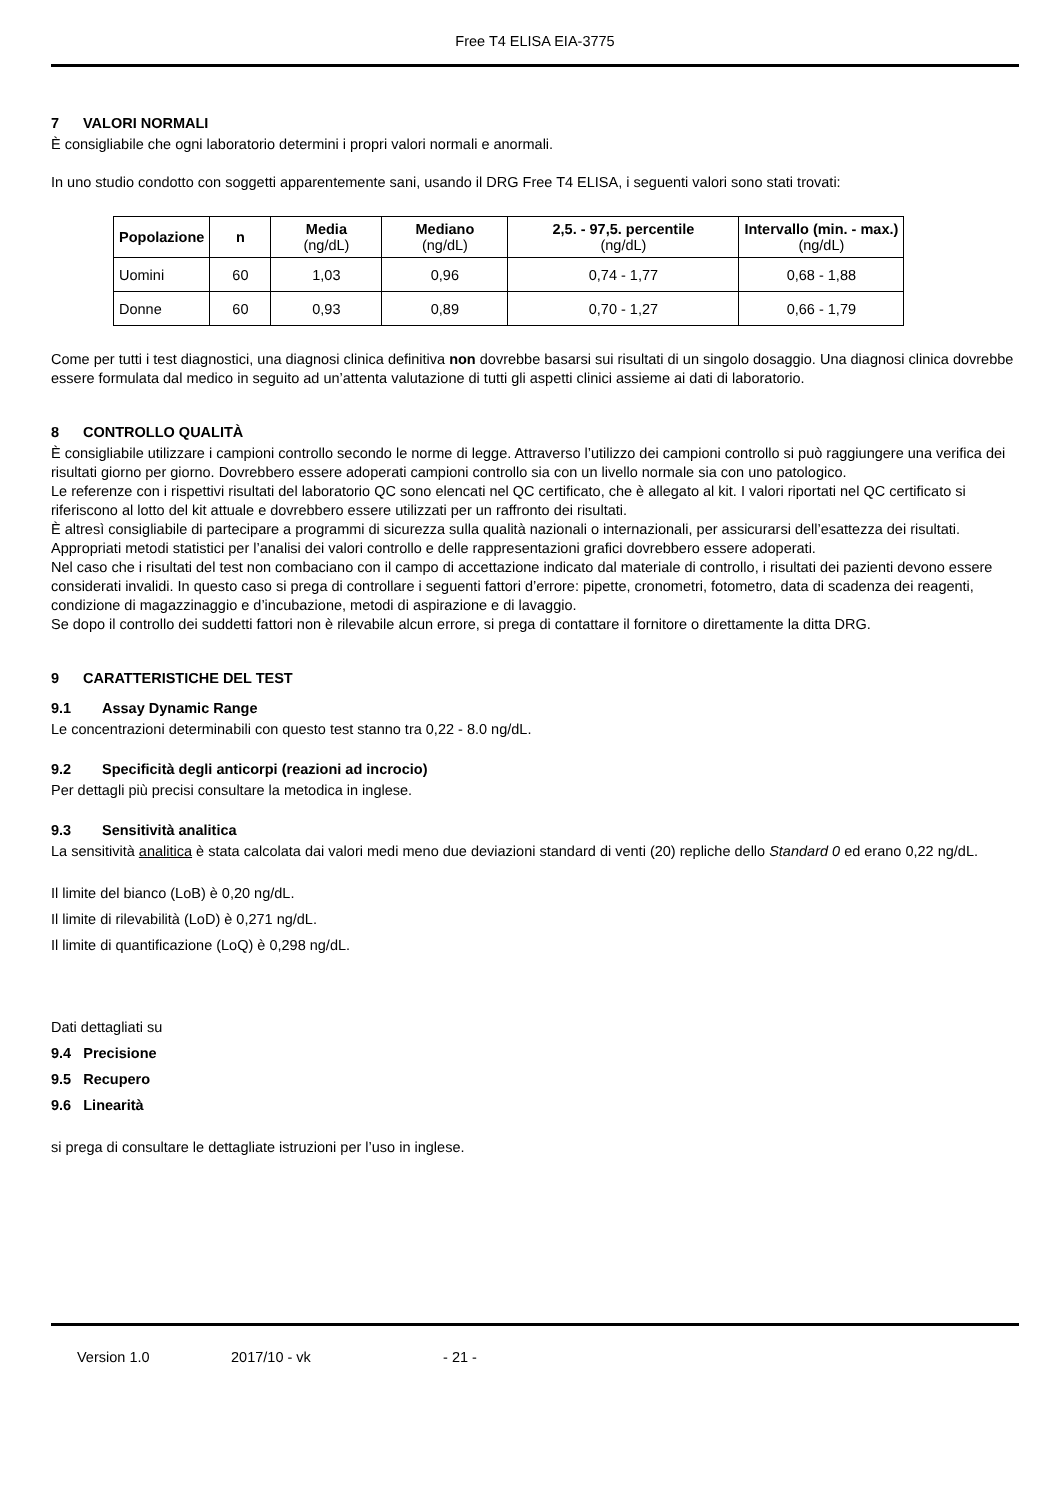Free T4 ELISA EIA-3775
7 VALORI NORMALI
È consigliabile che ogni laboratorio determini i propri valori normali e anormali.
In uno studio condotto con soggetti apparentemente sani, usando il DRG Free T4 ELISA, i seguenti valori sono stati trovati:
| Popolazione | n | Media (ng/dL) | Mediano (ng/dL) | 2,5. - 97,5. percentile (ng/dL) | Intervallo (min. - max.) (ng/dL) |
| --- | --- | --- | --- | --- | --- |
| Uomini | 60 | 1,03 | 0,96 | 0,74 - 1,77 | 0,68 - 1,88 |
| Donne | 60 | 0,93 | 0,89 | 0,70 - 1,27 | 0,66 - 1,79 |
Come per tutti i test diagnostici, una diagnosi clinica definitiva non dovrebbe basarsi sui risultati di un singolo dosaggio. Una diagnosi clinica dovrebbe essere formulata dal medico in seguito ad un’attenta valutazione di tutti gli aspetti clinici assieme ai dati di laboratorio.
8 CONTROLLO QUALITÀ
È consigliabile utilizzare i campioni controllo secondo le norme di legge. Attraverso l’utilizzo dei campioni controllo si può raggiungere una verifica dei risultati giorno per giorno. Dovrebbero essere adoperati campioni controllo sia con un livello normale sia con uno patologico.
Le referenze con i rispettivi risultati del laboratorio QC sono elencati nel QC certificato, che è allegato al kit. I valori riportati nel QC certificato si riferiscono al lotto del kit attuale e dovrebbero essere utilizzati per un raffronto dei risultati.
È altresì consigliabile di partecipare a programmi di sicurezza sulla qualità nazionali o internazionali, per assicurarsi dell’esattezza dei risultati.
Appropriati metodi statistici per l’analisi dei valori controllo e delle rappresentazioni grafici dovrebbero essere adoperati.
Nel caso che i risultati del test non combaciano con il campo di accettazione indicato dal materiale di controllo, i risultati dei pazienti devono essere considerati invalidi. In questo caso si prega di controllare i seguenti fattori d’errore: pipette, cronometri, fotometro, data di scadenza dei reagenti, condizione di magazzinaggio e d’incubazione, metodi di aspirazione e di lavaggio.
Se dopo il controllo dei suddetti fattori non è rilevabile alcun errore, si prega di contattare il fornitore o direttamente la ditta DRG.
9 CARATTERISTICHE DEL TEST
9.1 Assay Dynamic Range
Le concentrazioni determinabili con questo test stanno tra 0,22 - 8.0 ng/dL.
9.2 Specificità degli anticorpi (reazioni ad incrocio)
Per dettagli più precisi consultare la metodica in inglese.
9.3 Sensitività analitica
La sensitività analitica è stata calcolata dai valori medi meno due deviazioni standard di venti (20) repliche dello Standard 0 ed erano 0,22 ng/dL.
Il limite del bianco (LoB) è 0,20 ng/dL.
Il limite di rilevabilità (LoD) è 0,271 ng/dL.
Il limite di quantificazione (LoQ) è 0,298 ng/dL.
Dati dettagliati su
9.4 Precisione
9.5 Recupero
9.6 Linearità
si prega di consultare le dettagliate istruzioni per l’uso in inglese.
Version 1.0 2017/10 - vk - 21 -